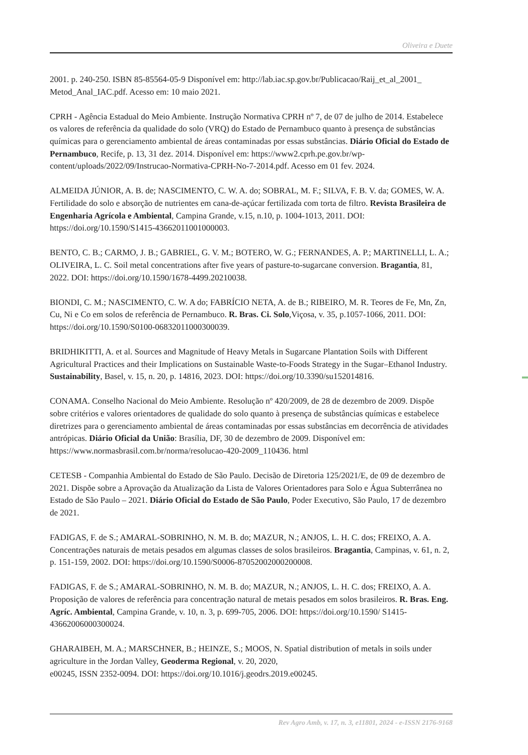Oliveira e Duete
2001. p. 240-250. ISBN 85-85564-05-9 Disponível em: http://lab.iac.sp.gov.br/Publicacao/Raij_et_al_2001_ Metod_Anal_IAC.pdf. Acesso em: 10 maio 2021.
CPRH - Agência Estadual do Meio Ambiente. Instrução Normativa CPRH nº 7, de 07 de julho de 2014. Estabelece os valores de referência da qualidade do solo (VRQ) do Estado de Pernambuco quanto à presença de substâncias químicas para o gerenciamento ambiental de áreas contaminadas por essas substâncias. Diário Oficial do Estado de Pernambuco, Recife, p. 13, 31 dez. 2014. Disponível em: https://www2.cprh.pe.gov.br/wp-content/uploads/2022/09/Instrucao-Normativa-CPRH-No-7-2014.pdf. Acesso em 01 fev. 2024.
ALMEIDA JÚNIOR, A. B. de; NASCIMENTO, C. W. A. do; SOBRAL, M. F.; SILVA, F. B. V. da; GOMES, W. A. Fertilidade do solo e absorção de nutrientes em cana-de-açúcar fertilizada com torta de filtro. Revista Brasileira de Engenharia Agrícola e Ambiental, Campina Grande, v.15, n.10, p. 1004-1013, 2011. DOI: https://doi.org/10.1590/S1415-43662011001000003.
BENTO, C. B.; CARMO, J. B.; GABRIEL, G. V. M.; BOTERO, W. G.; FERNANDES, A. P.; MARTINELLI, L. A.; OLIVEIRA, L. C. Soil metal concentrations after five years of pasture-to-sugarcane conversion. Bragantia, 81, 2022. DOI: https://doi.org/10.1590/1678-4499.20210038.
BIONDI, C. M.; NASCIMENTO, C. W. A do; FABRÍCIO NETA, A. de B.; RIBEIRO, M. R. Teores de Fe, Mn, Zn, Cu, Ni e Co em solos de referência de Pernambuco. R. Bras. Ci. Solo,Viçosa, v. 35, p.1057-1066, 2011. DOI: https://doi.org/10.1590/S0100-06832011000300039.
BRIDHIKITTI, A. et al. Sources and Magnitude of Heavy Metals in Sugarcane Plantation Soils with Different Agricultural Practices and their Implications on Sustainable Waste-to-Foods Strategy in the Sugar–Ethanol Industry. Sustainability, Basel, v. 15, n. 20, p. 14816, 2023. DOI: https://doi.org/10.3390/su152014816.
CONAMA. Conselho Nacional do Meio Ambiente. Resolução nº 420/2009, de 28 de dezembro de 2009. Dispõe sobre critérios e valores orientadores de qualidade do solo quanto à presença de substâncias químicas e estabelece diretrizes para o gerenciamento ambiental de áreas contaminadas por essas substâncias em decorrência de atividades antrópicas. Diário Oficial da União: Brasília, DF, 30 de dezembro de 2009. Disponível em: https://www.normasbrasil.com.br/norma/resolucao-420-2009_110436. html
CETESB - Companhia Ambiental do Estado de São Paulo. Decisão de Diretoria 125/2021/E, de 09 de dezembro de 2021. Dispõe sobre a Aprovação da Atualização da Lista de Valores Orientadores para Solo e Água Subterrânea no Estado de São Paulo – 2021. Diário Oficial do Estado de São Paulo, Poder Executivo, São Paulo, 17 de dezembro de 2021.
FADIGAS, F. de S.; AMARAL-SOBRINHO, N. M. B. do; MAZUR, N.; ANJOS, L. H. C. dos; FREIXO, A. A. Concentrações naturais de metais pesados em algumas classes de solos brasileiros. Bragantia, Campinas, v. 61, n. 2, p. 151-159, 2002. DOI: https://doi.org/10.1590/S0006-87052002000200008.
FADIGAS, F. de S.; AMARAL-SOBRINHO, N. M. B. do; MAZUR, N.; ANJOS, L. H. C. dos; FREIXO, A. A. Proposição de valores de referência para concentração natural de metais pesados em solos brasileiros. R. Bras. Eng. Agríc. Ambiental, Campina Grande, v. 10, n. 3, p. 699-705, 2006. DOI: https://doi.org/10.1590/ S1415-43662006000300024.
GHARAIBEH, M. A.; MARSCHNER, B.; HEINZE, S.; MOOS, N. Spatial distribution of metals in soils under agriculture in the Jordan Valley, Geoderma Regional, v. 20, 2020,
e00245, ISSN 2352-0094. DOI: https://doi.org/10.1016/j.geodrs.2019.e00245.
Rev Agro Amb, v. 17, n. 3, e11801, 2024 - e-ISSN 2176-9168